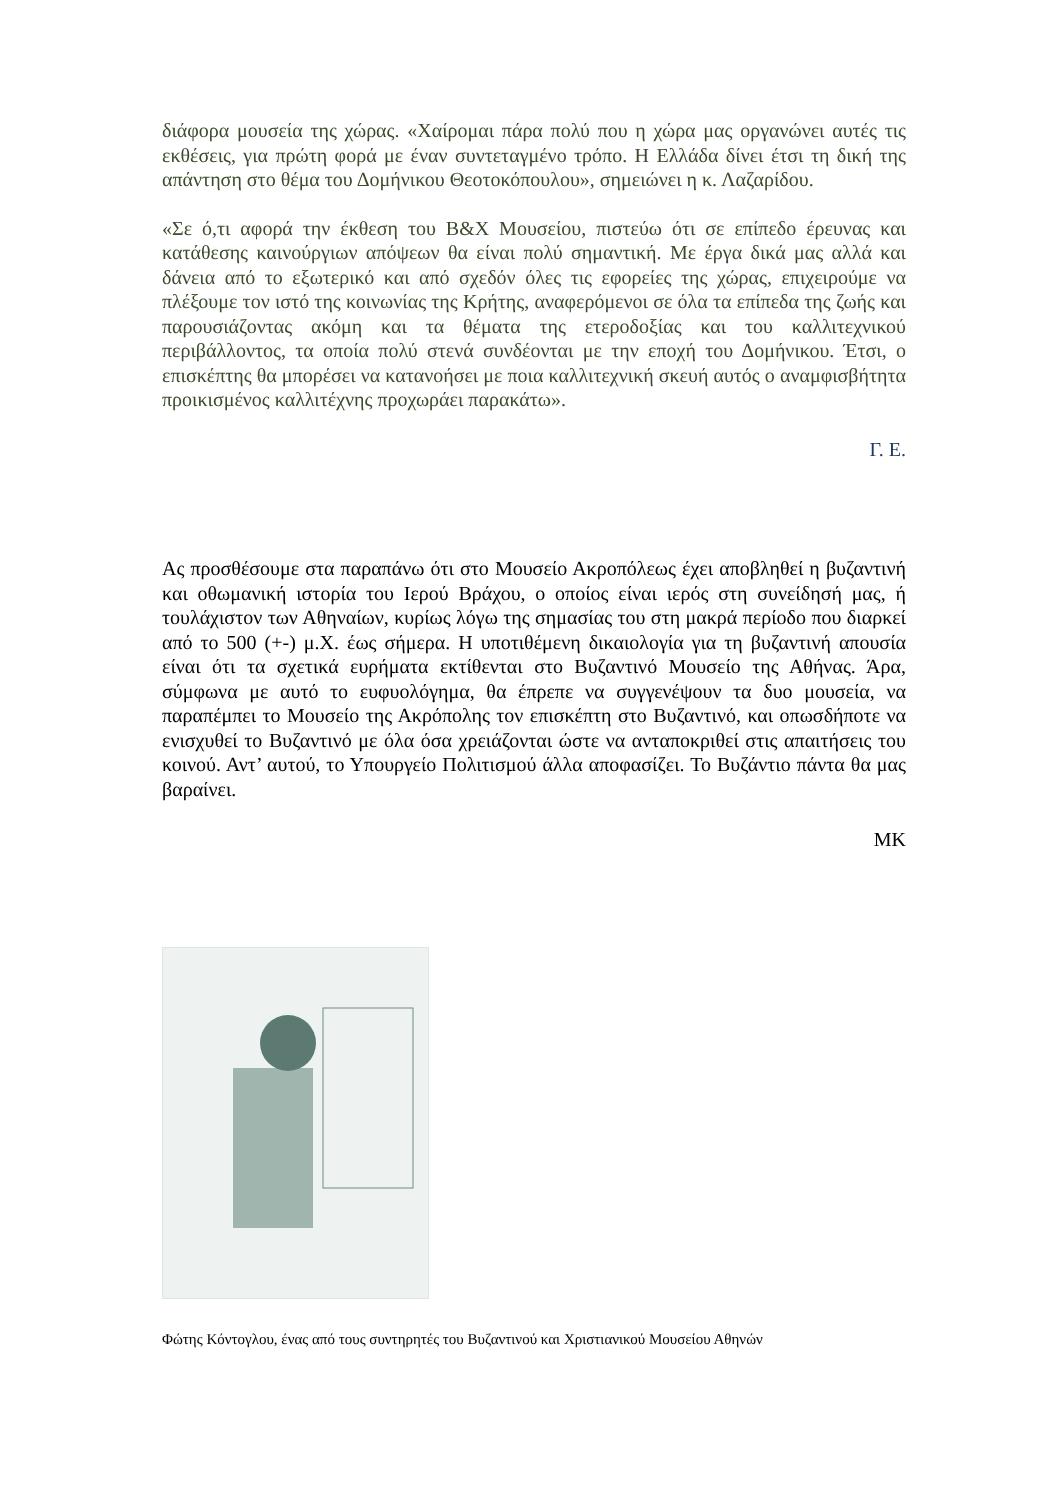διάφορα μουσεία της χώρας. «Χαίρομαι πάρα πολύ που η χώρα μας οργανώνει αυτές τις εκθέσεις, για πρώτη φορά με έναν συντεταγμένο τρόπο. Η Ελλάδα δίνει έτσι τη δική της απάντηση στο θέμα του Δομήνικου Θεοτοκόπουλου», σημειώνει η κ. Λαζαρίδου.
«Σε ό,τι αφορά την έκθεση του Β&Χ Μουσείου, πιστεύω ότι σε επίπεδο έρευνας και κατάθεσης καινούργιων απόψεων θα είναι πολύ σημαντική. Με έργα δικά μας αλλά και δάνεια από το εξωτερικό και από σχεδόν όλες τις εφορείες της χώρας, επιχειρούμε να πλέξουμε τον ιστό της κοινωνίας της Κρήτης, αναφερόμενοι σε όλα τα επίπεδα της ζωής και παρουσιάζοντας ακόμη και τα θέματα της ετεροδοξίας και του καλλιτεχνικού περιβάλλοντος, τα οποία πολύ στενά συνδέονται με την εποχή του Δομήνικου. Έτσι, ο επισκέπτης θα μπορέσει να κατανοήσει με ποια καλλιτεχνική σκευή αυτός ο αναμφισβήτητα προικισμένος καλλιτέχνης προχωράει παρακάτω».
Γ. Ε.
Ας προσθέσουμε στα παραπάνω ότι στο Μουσείο Ακροπόλεως έχει αποβληθεί η βυζαντινή και οθωμανική ιστορία του Ιερού Βράχου, ο οποίος είναι ιερός στη συνείδησή μας, ή τουλάχιστον των Αθηναίων, κυρίως λόγω της σημασίας του στη μακρά περίοδο που διαρκεί από το 500 (+-) μ.Χ. έως σήμερα. Η υποτιθέμενη δικαιολογία για τη βυζαντινή απουσία είναι ότι τα σχετικά ευρήματα εκτίθενται στο Βυζαντινό Μουσείο της Αθήνας. Άρα, σύμφωνα με αυτό το ευφυολόγημα, θα έπρεπε να συγγενέψουν τα δυο μουσεία, να παραπέμπει το Μουσείο της Ακρόπολης τον επισκέπτη στο Βυζαντινό, και οπωσδήποτε να ενισχυθεί το Βυζαντινό με όλα όσα χρειάζονται ώστε να ανταποκριθεί στις απαιτήσεις του κοινού. Αντ’ αυτού, το Υπουργείο Πολιτισμού άλλα αποφασίζει. Το Βυζάντιο πάντα θα μας βαραίνει.
ΜΚ
Φώτης Κόντογλου, ένας από τους συντηρητές του Βυζαντινού και Χριστιανικού Μουσείου Αθηνών